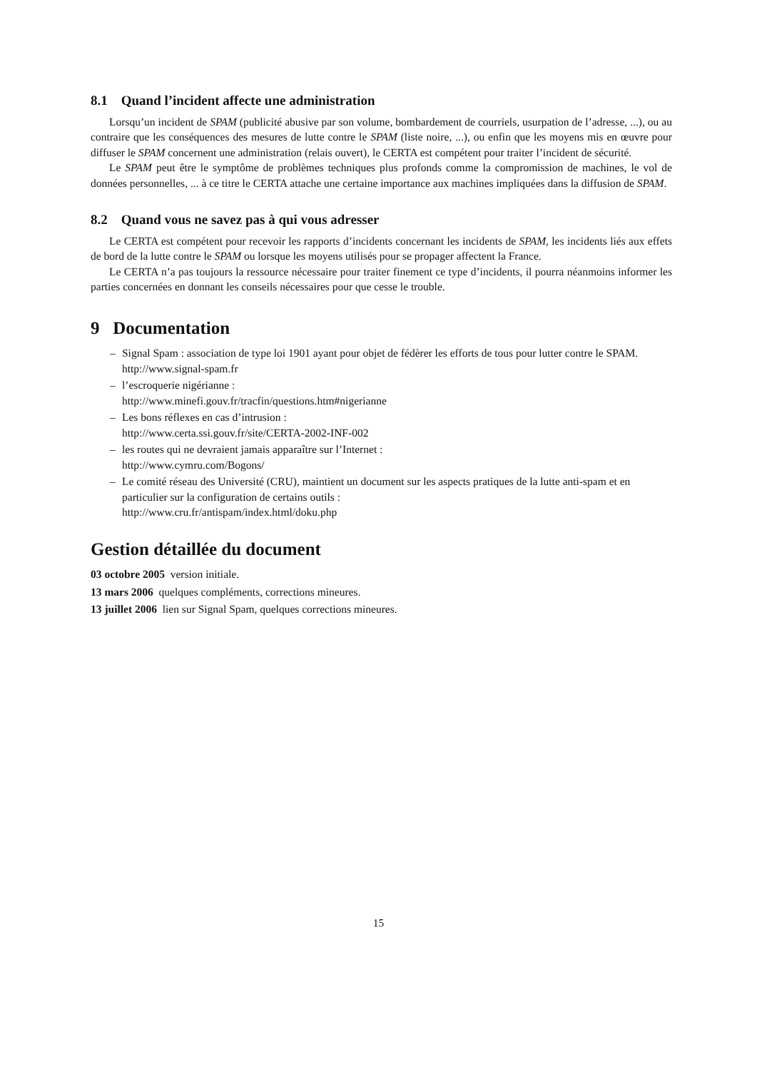8.1 Quand l’incident affecte une administration
Lorsqu’un incident de SPAM (publicité abusive par son volume, bombardement de courriels, usurpation de l’adresse, ...), ou au contraire que les conséquences des mesures de lutte contre le SPAM (liste noire, ...), ou enfin que les moyens mis en œuvre pour diffuser le SPAM concernent une administration (relais ouvert), le CERTA est compétent pour traiter l’incident de sécurité.
Le SPAM peut être le symptôme de problèmes techniques plus profonds comme la compromission de machines, le vol de données personnelles, ... à ce titre le CERTA attache une certaine importance aux machines impliquées dans la diffusion de SPAM.
8.2 Quand vous ne savez pas à qui vous adresser
Le CERTA est compétent pour recevoir les rapports d’incidents concernant les incidents de SPAM, les incidents liés aux effets de bord de la lutte contre le SPAM ou lorsque les moyens utilisés pour se propager affectent la France.
Le CERTA n’a pas toujours la ressource nécessaire pour traiter finement ce type d’incidents, il pourra néanmoins informer les parties concernées en donnant les conseils nécessaires pour que cesse le trouble.
9 Documentation
– Signal Spam : association de type loi 1901 ayant pour objet de fédèrer les efforts de tous pour lutter contre le SPAM.
http://www.signal-spam.fr
– l’escroquerie nigérianne :
http://www.minefi.gouv.fr/tracfin/questions.htm#nigerianne
– Les bons réflexes en cas d’intrusion :
http://www.certa.ssi.gouv.fr/site/CERTA-2002-INF-002
– les routes qui ne devraient jamais apparaître sur l’Internet :
http://www.cymru.com/Bogons/
– Le comité réseau des Université (CRU), maintient un document sur les aspects pratiques de la lutte anti-spam et en particulier sur la configuration de certains outils :
http://www.cru.fr/antispam/index.html/doku.php
Gestion détaillée du document
03 octobre 2005 version initiale.
13 mars 2006 quelques compléments, corrections mineures.
13 juillet 2006 lien sur Signal Spam, quelques corrections mineures.
15